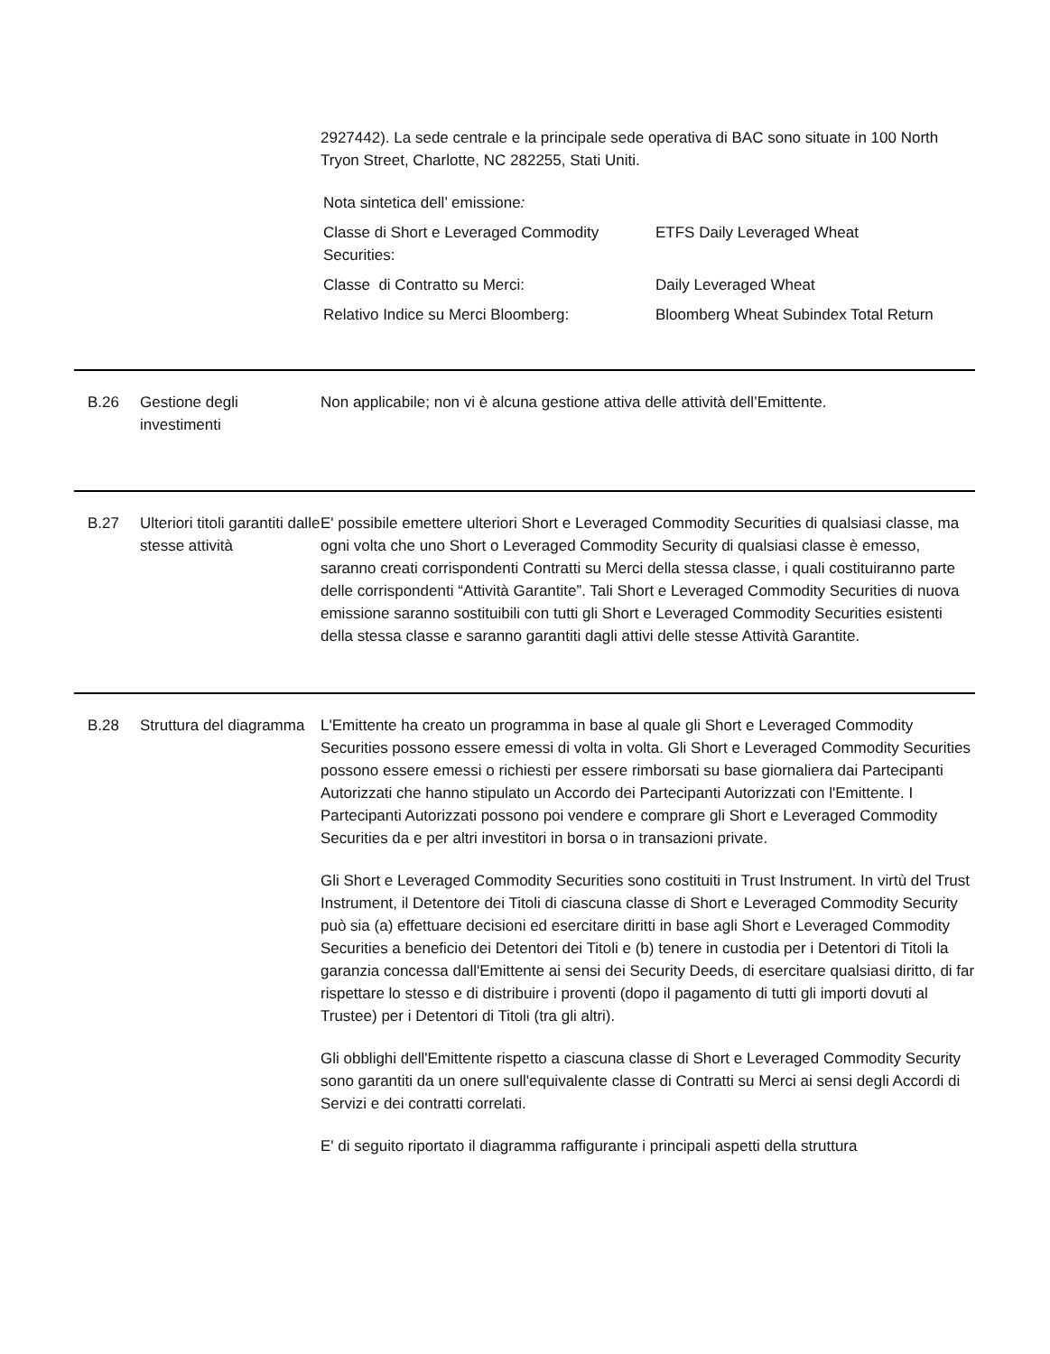2927442). La sede centrale e la principale sede operativa di BAC sono situate in 100 North Tryon Street, Charlotte, NC 282255, Stati Uniti.
Nota sintetica dell’ emissione:
| Classe di Short e Leveraged Commodity Securities: | ETFS Daily Leveraged Wheat |
| Classe di Contratto su Merci: | Daily Leveraged Wheat |
| Relativo Indice su Merci Bloomberg: | Bloomberg Wheat Subindex Total Return |
B.26 Gestione degli investimenti
Non applicabile; non vi è alcuna gestione attiva delle attività dell’Emittente.
B.27 Ulteriori titoli garantiti dalle stesse attività
E' possibile emettere ulteriori Short e Leveraged Commodity Securities di qualsiasi classe, ma ogni volta che uno Short o Leveraged Commodity Security di qualsiasi classe è emesso, saranno creati corrispondenti Contratti su Merci della stessa classe, i quali costituiranno parte delle corrispondenti “Attività Garantite”. Tali Short e Leveraged Commodity Securities di nuova emissione saranno sostituibili con tutti gli Short e Leveraged Commodity Securities esistenti della stessa classe e saranno garantiti dagli attivi delle stesse Attività Garantite.
B.28 Struttura del diagramma
L'Emittente ha creato un programma in base al quale gli Short e Leveraged Commodity Securities possono essere emessi di volta in volta. Gli Short e Leveraged Commodity Securities possono essere emessi o richiesti per essere rimborsati su base giornaliera dai Partecipanti Autorizzati che hanno stipulato un Accordo dei Partecipanti Autorizzati con l'Emittente. I Partecipanti Autorizzati possono poi vendere e comprare gli Short e Leveraged Commodity Securities da e per altri investitori in borsa o in transazioni private.
Gli Short e Leveraged Commodity Securities sono costituiti in Trust Instrument. In virtù del Trust Instrument, il Detentore dei Titoli di ciascuna classe di Short e Leveraged Commodity Security può sia (a) effettuare decisioni ed esercitare diritti in base agli Short e Leveraged Commodity Securities a beneficio dei Detentori dei Titoli e (b) tenere in custodia per i Detentori di Titoli la garanzia concessa dall'Emittente ai sensi dei Security Deeds, di esercitare qualsiasi diritto, di far rispettare lo stesso e di distribuire i proventi (dopo il pagamento di tutti gli importi dovuti al Trustee) per i Detentori di Titoli (tra gli altri).
Gli obblighi dell'Emittente rispetto a ciascuna classe di Short e Leveraged Commodity Security sono garantiti da un onere sull'equivalente classe di Contratti su Merci ai sensi degli Accordi di Servizi e dei contratti correlati.
E' di seguito riportato il diagramma raffigurante i principali aspetti della struttura